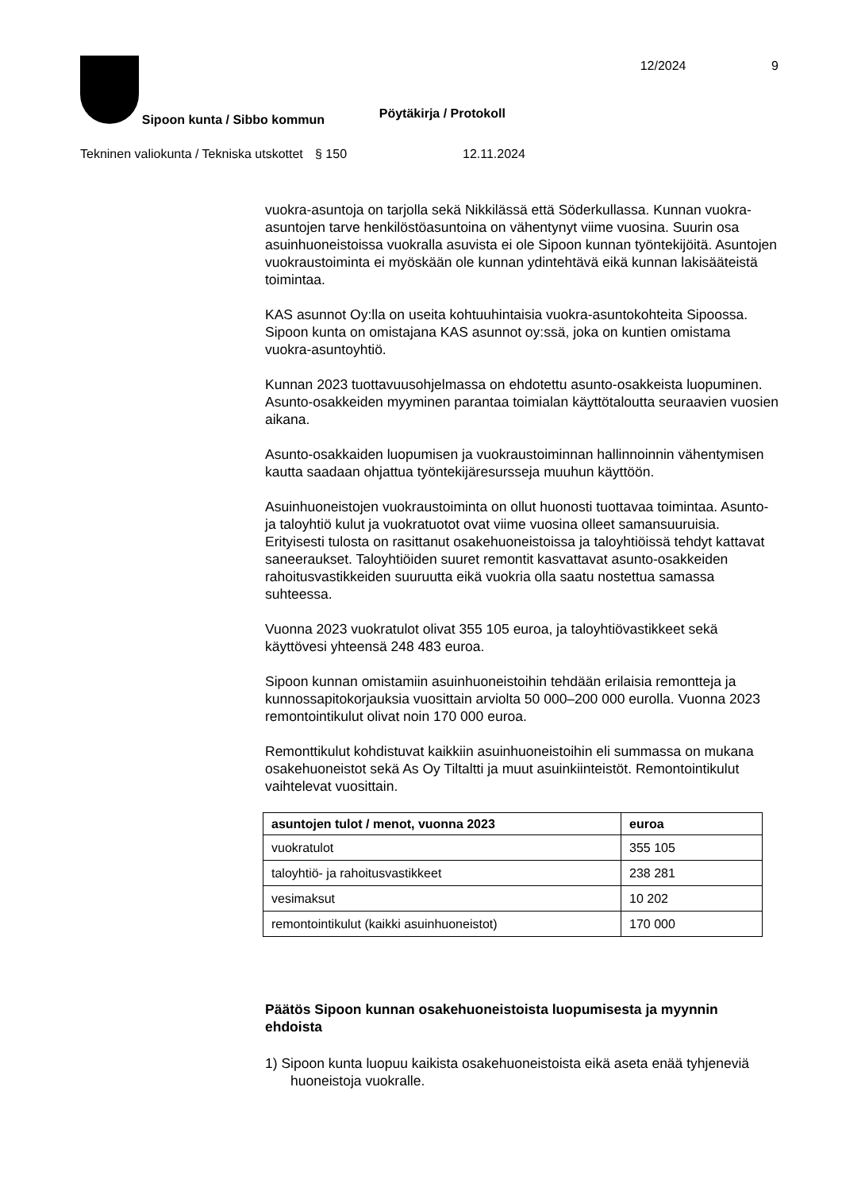Sipoon kunta / Sibbo kommun
Pöytäkirja / Protokoll
12/2024 9
Tekninen valiokunta / Tekniska utskottet
§ 150 12.11.2024
vuokra-asuntoja on tarjolla sekä Nikkilässä että Söderkullassa. Kunnan vuokra-asuntojen tarve henkilöstöasuntoina on vähentynyt viime vuosina. Suurin osa asuinhuoneistoissa vuokralla asuvista ei ole Sipoon kunnan työntekijöitä. Asuntojen vuokraustoiminta ei myöskään ole kunnan ydintehtävä eikä kunnan lakisääteistä toimintaa.
KAS asunnot Oy:lla on useita kohtuuhintaisia vuokra-asuntokohteita Sipoossa. Sipoon kunta on omistajana KAS asunnot oy:ssä, joka on kuntien omistama vuokra-asuntoyhtiö.
Kunnan 2023 tuottavuusohjelmassa on ehdotettu asunto-osakkeista luopuminen. Asunto-osakkeiden myyminen parantaa toimialan käyttötaloutta seuraavien vuosien aikana.
Asunto-osakkaiden luopumisen ja vuokraustoiminnan hallinnoinnin vähentymisen kautta saadaan ohjattua työntekijäresursseja muuhun käyttöön.
Asuinhuoneistojen vuokraustoiminta on ollut huonosti tuottavaa toimintaa. Asunto- ja taloyhtiö kulut ja vuokratuotot ovat viime vuosina olleet samansuuruisia. Erityisesti tulosta on rasittanut osakehuoneistoissa ja taloyhtiöissä tehdyt kattavat saneeraukset. Taloyhtiöiden suuret remontit kasvattavat asunto-osakkeiden rahoitusvastikkeiden suuruutta eikä vuokria olla saatu nostettua samassa suhteessa.
Vuonna 2023 vuokratulot olivat 355 105 euroa, ja taloyhtiövastikkeet sekä käyttövesi yhteensä 248 483 euroa.
Sipoon kunnan omistamiin asuinhuoneistoihin tehdään erilaisia remontteja ja kunnossapitokorjauksia vuosittain arviolta 50 000–200 000 eurolla. Vuonna 2023 remontointikulut olivat noin 170 000 euroa.
Remonttikulut kohdistuvat kaikkiin asuinhuoneistoihin eli summassa on mukana osakehuoneistot sekä As Oy Tiltaltti ja muut asuinkiinteistöt. Remontointikulut vaihtelevat vuosittain.
| asuntojen tulot / menot, vuonna 2023 | euroa |
| --- | --- |
| vuokratulot | 355 105 |
| taloyhtiö- ja rahoitusvastikkeet | 238 281 |
| vesimaksut | 10 202 |
| remontointikulut (kaikki asuinhuoneistot) | 170 000 |
Päätös Sipoon kunnan osakehuoneistoista luopumisesta ja myynnin ehdoista
1) Sipoon kunta luopuu kaikista osakehuoneistoista eikä aseta enää tyhjeneviä huoneistoja vuokralle.